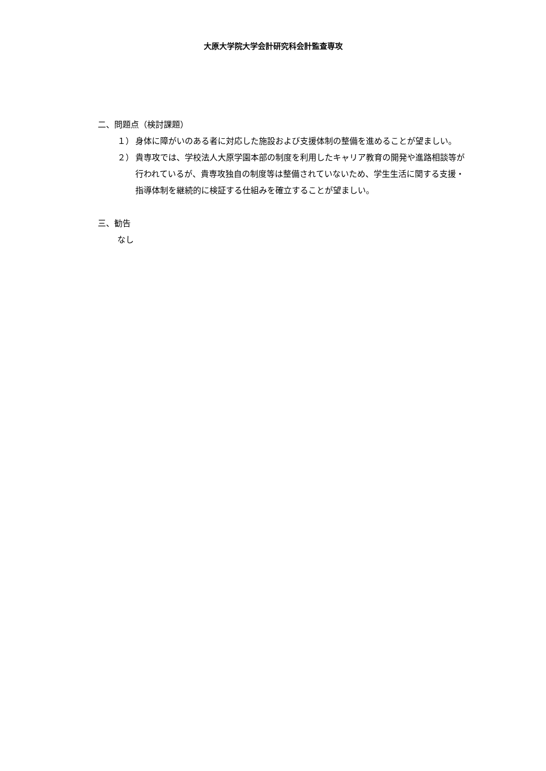大原大学院大学会計研究科会計監査専攻
二、問題点（検討課題）
１） 身体に障がいのある者に対応した施設および支援体制の整備を進めることが望ましい。
２） 貴専攻では、学校法人大原学園本部の制度を利用したキャリア教育の開発や進路相談等が行われているが、貴専攻独自の制度等は整備されていないため、学生生活に関する支援・指導体制を継続的に検証する仕組みを確立することが望ましい。
三、勧告
なし